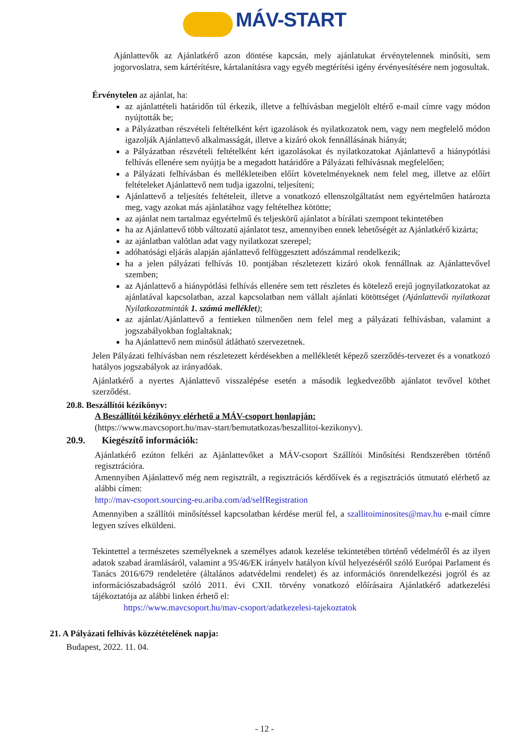MÁV-START
Ajánlattevők az Ajánlatkérő azon döntése kapcsán, mely ajánlatukat érvénytelennek minősíti, sem jogorvoslatra, sem kártérítésre, kártalanításra vagy egyéb megtérítési igény érvényesítésére nem jogosultak.
Érvénytelen az ajánlat, ha:
az ajánlattételi határidőn túl érkezik, illetve a felhívásban megjelölt eltérő e-mail címre vagy módon nyújtották be;
a Pályázatban részvételi feltételként kért igazolások és nyilatkozatok nem, vagy nem megfelelő módon igazolják Ajánlattevő alkalmasságát, illetve a kizáró okok fennállásának hiányát;
a Pályázatban részvételi feltételként kért igazolásokat és nyilatkozatokat Ajánlattevő a hiánypótlási felhívás ellenére sem nyújtja be a megadott határidőre a Pályázati felhívásnak megfelelően;
a Pályázati felhívásban és mellékleteiben előírt követelményeknek nem felel meg, illetve az előírt feltételeket Ajánlattevő nem tudja igazolni, teljesíteni;
Ajánlattevő a teljesítés feltételeit, illetve a vonatkozó ellenszolgáltatást nem egyértelműen határozta meg, vagy azokat más ajánlatához vagy feltételhez kötötte;
az ajánlat nem tartalmaz egyértelmű és teljeskörű ajánlatot a bírálati szempont tekintetében
ha az Ajánlattevő több változatú ajánlatot tesz, amennyiben ennek lehetőségét az Ajánlatkérő kizárta;
az ajánlatban valótlan adat vagy nyilatkozat szerepel;
adóhatósági eljárás alapján ajánlattevő felfüggesztett adószámmal rendelkezik;
ha a jelen pályázati felhívás 10. pontjában részletezett kizáró okok fennállnak az Ajánlattevővel szemben;
az Ajánlattevő a hiánypótlási felhívás ellenére sem tett részletes és kötelező erejű jognyilatkozatokat az ajánlatával kapcsolatban, azzal kapcsolatban nem vállalt ajánlati kötöttséget (Ajánlattevői nyilatkozat Nyilatkozatminták 1. számú melléklet);
az ajánlat/Ajánlattevő a fentieken túlmenően nem felel meg a pályázati felhívásban, valamint a jogszabályokban foglaltaknak;
ha Ajánlattevő nem minősül átlátható szervezetnek.
Jelen Pályázati felhívásban nem részletezett kérdésekben a mellékletét képező szerződés-tervezet és a vonatkozó hatályos jogszabályok az irányadóak.
Ajánlatkérő a nyertes Ajánlattevő visszalépése esetén a második legkedvezőbb ajánlatot tevővel köthet szerződést.
20.8. Beszállítói kézikönyv:
A Beszállítói kézikönyv elérhető a MÁV-csoport honlapján:
(https://www.mavcsoport.hu/mav-start/bemutatkozas/beszallitoi-kezikonyv).
20.9. Kiegészítő információk:
Ajánlatkérő ezúton felkéri az Ajánlattevőket a MÁV-csoport Szállítói Minősítési Rendszerében történő regisztrációra.
Amennyiben Ajánlattevő még nem regisztrált, a regisztrációs kérdőívek és a regisztrációs útmutató elérhető az alábbi címen:
http://mav-csoport.sourcing-eu.ariba.com/ad/selfRegistration
Amennyiben a szállítói minősítéssel kapcsolatban kérdése merül fel, a szallitoiminosites@mav.hu e-mail címre legyen szíves elküldeni.
Tekintettel a természetes személyeknek a személyes adatok kezelése tekintetében történő védelméről és az ilyen adatok szabad áramlásáról, valamint a 95/46/EK irányelv hatályon kívül helyezéséről szóló Európai Parlament és Tanács 2016/679 rendeletére (általános adatvédelmi rendelet) és az információs önrendelkezési jogról és az információszabadságról szóló 2011. évi CXII. törvény vonatkozó előírásaira Ajánlatkérő adatkezelési tájékoztatója az alábbi linken érhető el:
https://www.mavcsoport.hu/mav-csoport/adatkezelesi-tajekoztatok
21. A Pályázati felhívás közzétételének napja:
Budapest, 2022. 11. 04.
- 12 -